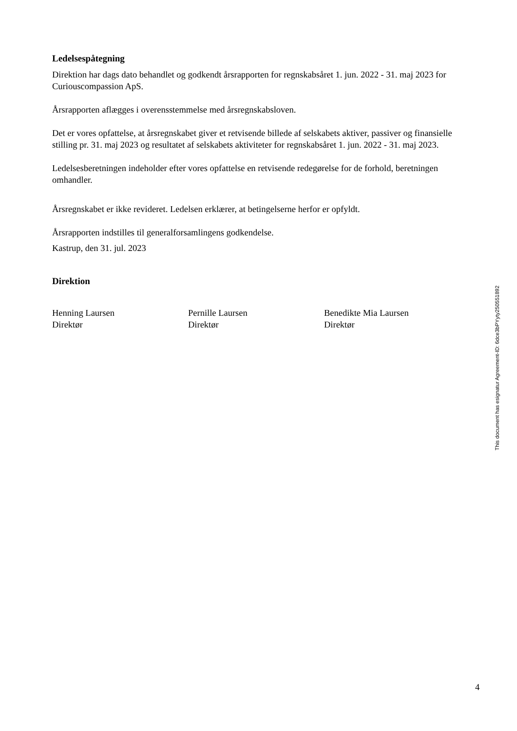Ledelsespåtegning
Direktion har dags dato behandlet og godkendt årsrapporten for regnskabsåret 1. jun. 2022 - 31. maj 2023 for Curiouscompassion ApS.
Årsrapporten aflægges i overensstemmelse med årsregnskabsloven.
Det er vores opfattelse, at årsregnskabet giver et retvisende billede af selskabets aktiver, passiver og finansielle stilling pr. 31. maj 2023 og resultatet af selskabets aktiviteter for regnskabsåret 1. jun. 2022 - 31. maj 2023.
Ledelsesberetningen indeholder efter vores opfattelse en retvisende redegørelse for de forhold, beretningen omhandler.
Årsregnskabet er ikke revideret. Ledelsen erklærer, at betingelserne herfor er opfyldt.
Årsrapporten indstilles til generalforsamlingens godkendelse.
Kastrup, den 31. jul. 2023
Direktion
Henning Laursen
Direktør
Pernille Laursen
Direktør
Benedikte Mia Laursen
Direktør
This document has esignatur Agreement-ID: 6dce3bPYyty250551892
4